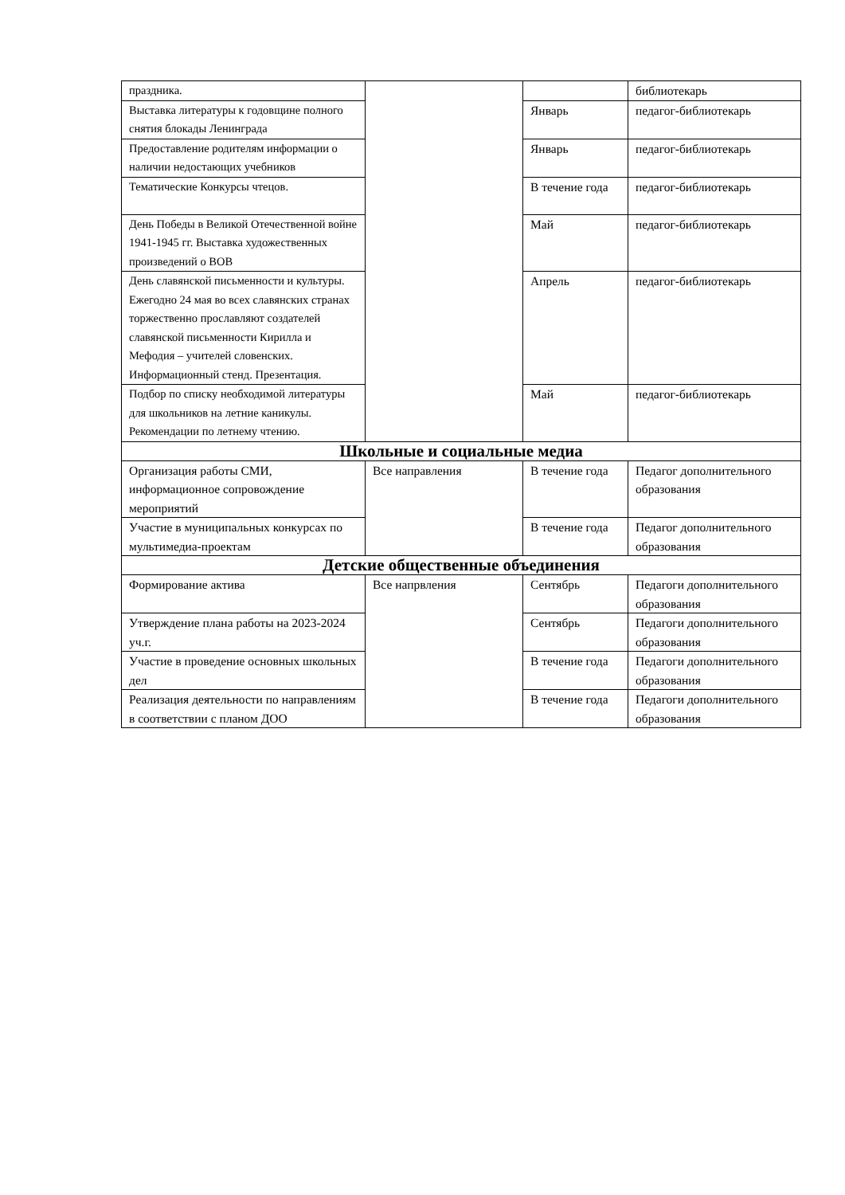| праздника. | | | библиотекарь |
| Выставка литературы к годовщине полного снятия блокады Ленинграда | | Январь | педагог-библиотекарь |
| Предоставление родителям информации о наличии недостающих учебников | | Январь | педагог-библиотекарь |
| Тематические Конкурсы чтецов. | | В течение года | педагог-библиотекарь |
| День Победы в Великой Отечественной войне 1941-1945 гг. Выставка художественных произведений о ВОВ | | Май | педагог-библиотекарь |
| День славянской письменности и культуры. Ежегодно 24 мая во всех славянских странах торжественно прославляют создателей славянской письменности Кирилла и Мефодия – учителей словенских. Информационный стенд. Презентация. | | Апрель | педагог-библиотекарь |
| Подбор по списку необходимой литературы для школьников на летние каникулы. Рекомендации по летнему чтению. | | Май | педагог-библиотекарь |
| Школьные и социальные медиа | | | |
| Организация работы СМИ, информационное сопровождение мероприятий | Все направления | В течение года | Педагог дополнительного образования |
| Участие в муниципальных конкурсах по мультимедиа-проектам | | В течение года | Педагог дополнительного образования |
| Детские общественные объединения | | | |
| Формирование актива | Все напрвления | Сентябрь | Педагоги дополнительного образования |
| Утверждение плана работы на 2023-2024 уч.г. | | Сентябрь | Педагоги дополнительного образования |
| Участие в проведение основных школьных дел | | В течение года | Педагоги дополнительного образования |
| Реализация деятельности по направлениям в соответствии с планом ДОО | | В течение года | Педагоги дополнительного образования |